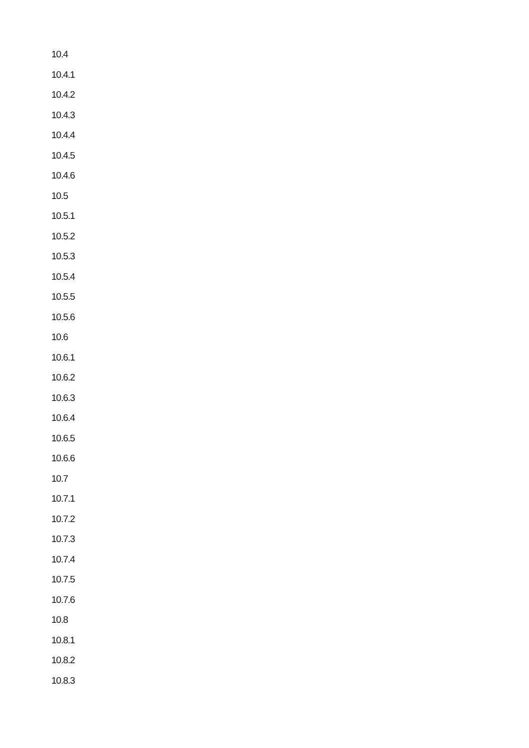10.4
10.4.1
10.4.2
10.4.3
10.4.4
10.4.5
10.4.6
10.5
10.5.1
10.5.2
10.5.3
10.5.4
10.5.5
10.5.6
10.6
10.6.1
10.6.2
10.6.3
10.6.4
10.6.5
10.6.6
10.7
10.7.1
10.7.2
10.7.3
10.7.4
10.7.5
10.7.6
10.8
10.8.1
10.8.2
10.8.3